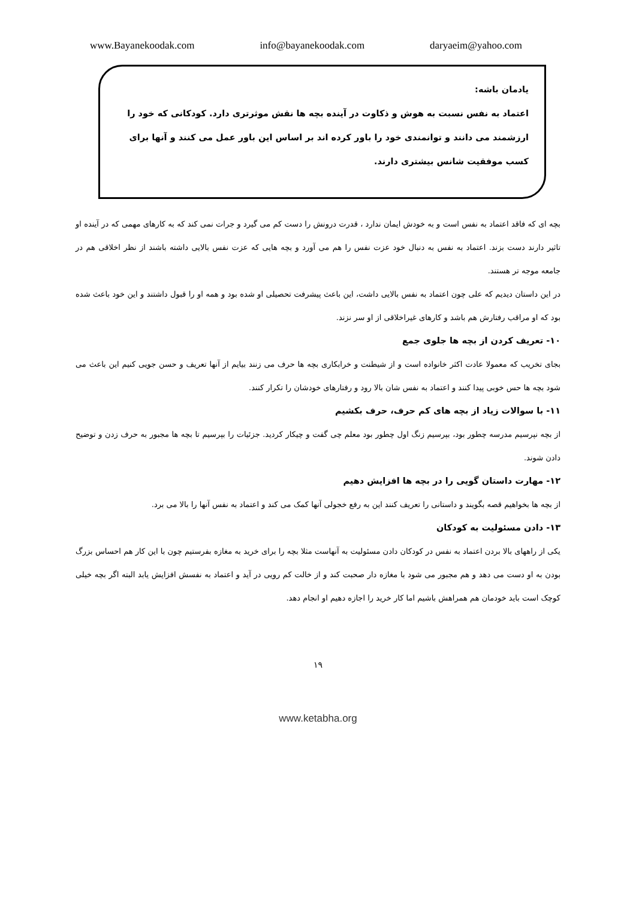www.Bayanekoodak.com info@bayanekoodak.com daryaeim@yahoo.com
یادمان باشه:
اعتماد به نفس نسبت به هوش و ذکاوت در آینده بچه ها نقش موثرتری دارد. کودکانی که خود را ارزشمند می دانند و توانمندی خود را باور کرده اند بر اساس این باور عمل می کنند و آنها برای کسب موفقیت شانس بیشتری دارند.
بچه ای که فاقد اعتماد به نفس است و به خودش ایمان ندارد ، قدرت درونش را دست کم می گیرد و جرات نمی کند که به کارهای مهمی که در آینده او تاثیر دارند دست بزند. اعتماد به نفس به دنبال خود عزت نفس را هم می آورد و بچه هایی که عزت نفس بالایی داشته باشند از نظر اخلاقی هم در جامعه موجه تر هستند.
در این داستان دیدیم که علی چون اعتماد به نفس بالایی داشت، این باعث پیشرفت تحصیلی او شده بود و همه او را قبول داشتند و این خود باعث شده بود که او مراقب رفتارش هم باشد و کارهای غیراخلاقی از او سر نزند.
۱۰- تعریف کردن از بچه ها جلوی جمع
بجای تخریب که معمولا عادت اکثر خانواده است و از شیطنت و خرابکاری بچه ها حرف می زنند بیایم از آنها تعریف و حسن جویی کنیم این باعث می شود بچه ها حس خوبی پیدا کنند و اعتماد به نفس شان بالا رود و رفتارهای خودشان را تکرار کنند.
۱۱- با سوالات زیاد از بچه های کم حرف، حرف بکشیم
از بچه نپرسیم مدرسه چطور بود، بپرسیم زنگ اول چطور بود معلم چی گفت و چیکار کردید. جزئیات را بپرسیم تا بچه ها مجبور به حرف زدن و توضیح دادن شوند.
۱۲- مهارت داستان گویی را در بچه ها افزایش دهیم
از بچه ها بخواهیم قصه بگویند و داستانی را تعریف کنند این به رفع خجولی آنها کمک می کند و اعتماد به نفس آنها را بالا می برد.
۱۳- دادن مسئولیت به کودکان
یکی از راههای بالا بردن اعتماد به نفس در کودکان دادن مسئولیت به آنهاست مثلا بچه را برای خرید به مغازه بفرستیم چون با این کار هم احساس بزرگ بودن به او دست می دهد و هم مجبور می شود با مغازه دار صحبت کند و از خالت کم رویی در آید و اعتماد به نفسش افزایش یابد البته اگر بچه خیلی کوچک است باید خودمان هم همراهش باشیم اما کار خرید را اجازه دهیم او انجام دهد.
۱۹
www.ketabha.org